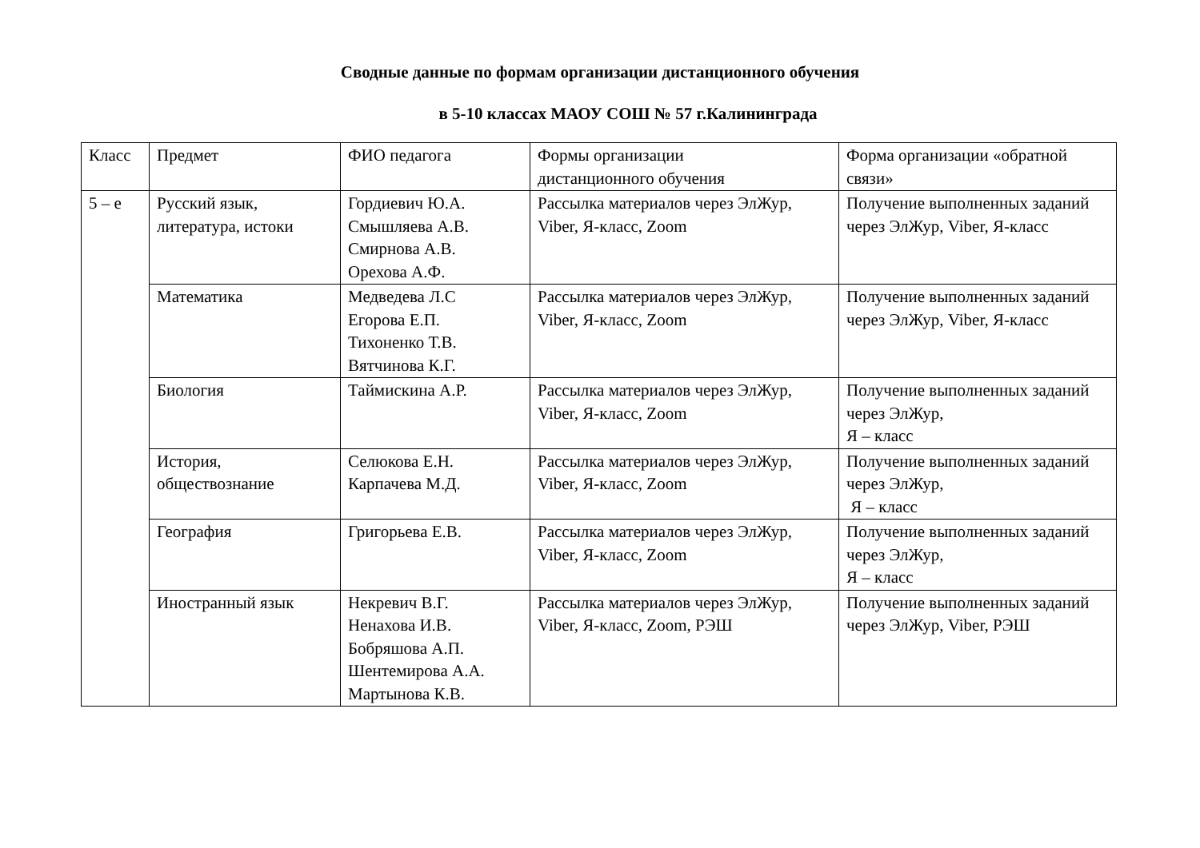Сводные данные по формам организации дистанционного обучения
в 5-10 классах МАОУ СОШ № 57 г.Калининграда
| Класс | Предмет | ФИО педагога | Формы организации дистанционного обучения | Форма организации «обратной связи» |
| 5 – е | Русский язык, литература, истоки | Гордиевич Ю.А. Смышляева А.В. Смирнова А.В. Орехова А.Ф. | Рассылка материалов через ЭлЖур, Viber, Я-класс, Zoom | Получение выполненных заданий через ЭлЖур, Viber, Я-класс |
| | Математика | Медведева Л.С Егорова Е.П. Тихоненко Т.В. Вятчинова К.Г. | Рассылка материалов через ЭлЖур, Viber, Я-класс, Zoom | Получение выполненных заданий через ЭлЖур, Viber, Я-класс |
| | Биология | Таймискина А.Р. | Рассылка материалов через ЭлЖур, Viber, Я-класс, Zoom | Получение выполненных заданий через ЭлЖур, Я – класс |
| | История, обществознание | Селюкова Е.Н. Карпачева М.Д. | Рассылка материалов через ЭлЖур, Viber, Я-класс, Zoom | Получение выполненных заданий через ЭлЖур, Я – класс |
| | География | Григорьева Е.В. | Рассылка материалов через ЭлЖур, Viber, Я-класс, Zoom | Получение выполненных заданий через ЭлЖур, Я – класс |
| | Иностранный язык | Некревич В.Г. Ненахова И.В. Бобряшова А.П. Шентемирова А.А. Мартынова К.В. | Рассылка материалов через ЭлЖур, Viber, Я-класс, Zoom, РЭШ | Получение выполненных заданий через ЭлЖур, Viber, РЭШ |